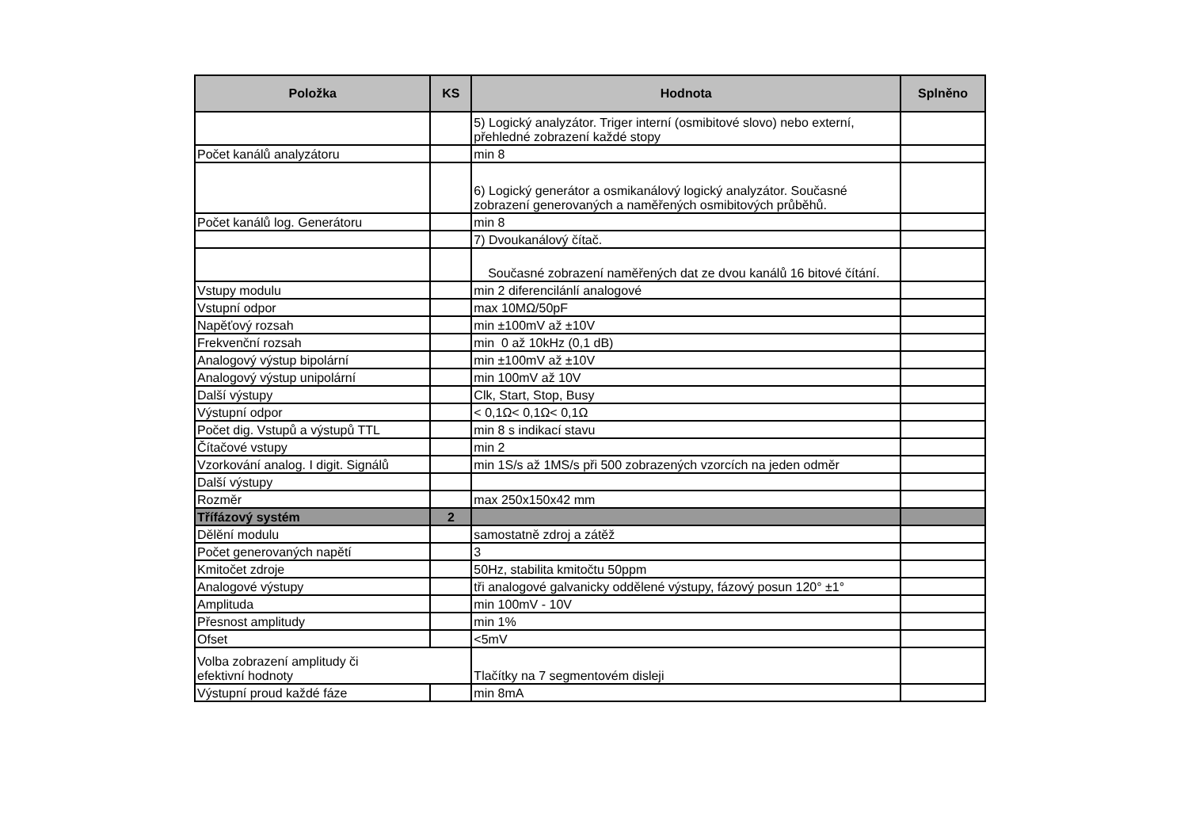| Položka | KS | Hodnota | Splněno |
| --- | --- | --- | --- |
| | | 5) Logický analyzátor. Triger interní (osmibitové slovo) nebo externí, přehledné zobrazení každé stopy | |
| Počet kanálů analyzátoru | | min 8 | |
| | | 6) Logický generátor a osmikanálový logický analyzátor. Současné zobrazení generovaných a naměřených osmibitových průběhů. | |
| Počet kanálů log. Generátoru | | min 8 | |
| | | 7) Dvoukanálový čítač. | |
| | | Současné zobrazení naměřených dat ze dvou kanálů 16 bitové čítání. | |
| Vstupy modulu | | min 2 diferencilánlí analogové | |
| Vstupní odpor | | max 10MΩ/50pF | |
| Napěťový rozsah | | min ±100mV až ±10V | |
| Frekvenční rozsah | | min 0 až 10kHz (0,1 dB) | |
| Analogový výstup bipolární | | min ±100mV až ±10V | |
| Analogový výstup unipolární | | min 100mV až 10V | |
| Další výstupy | | Clk, Start, Stop, Busy | |
| Výstupní odpor | | < 0,1Ω< 0,1Ω< 0,1Ω | |
| Počet dig. Vstupů a výstupů TTL | | min 8 s indikací stavu | |
| Čítačové vstupy | | min 2 | |
| Vzorkování analog. I digit. Signálů | | min 1S/s až 1MS/s při 500 zobrazených vzorcích na jeden odměr | |
| Další výstupy | | | |
| Rozměr | | max 250x150x42 mm | |
| Třífázový systém | 2 | | |
| Dělění modulu | | samostatně zdroj a zátěž | |
| Počet generovaných napětí | | 3 | |
| Kmitočet zdroje | | 50Hz, stabilita kmitočtu 50ppm | |
| Analogové výstupy | | tři analogové galvanicky oddělené výstupy, fázový posun 120° ±1° | |
| Amplituda | | min 100mV - 10V | |
| Přesnost amplitudy | | min 1% | |
| Ofset | | <5mV | |
| Volba zobrazení amplitudy či efektivní hodnoty | | Tlačítky na 7 segmentovém disleji | |
| Výstupní proud každé fáze | | min 8mA | |